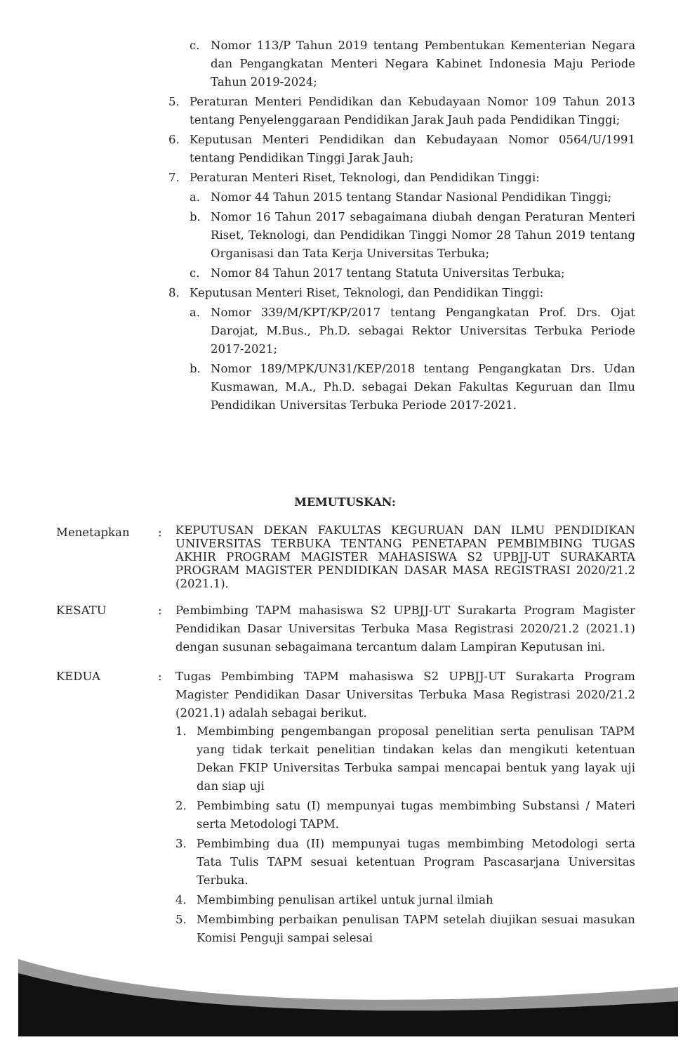c. Nomor 113/P Tahun 2019 tentang Pembentukan Kementerian Negara dan Pengangkatan Menteri Negara Kabinet Indonesia Maju Periode Tahun 2019-2024;
5. Peraturan Menteri Pendidikan dan Kebudayaan Nomor 109 Tahun 2013 tentang Penyelenggaraan Pendidikan Jarak Jauh pada Pendidikan Tinggi;
6. Keputusan Menteri Pendidikan dan Kebudayaan Nomor 0564/U/1991 tentang Pendidikan Tinggi Jarak Jauh;
7. Peraturan Menteri Riset, Teknologi, dan Pendidikan Tinggi:
a. Nomor 44 Tahun 2015 tentang Standar Nasional Pendidikan Tinggi;
b. Nomor 16 Tahun 2017 sebagaimana diubah dengan Peraturan Menteri Riset, Teknologi, dan Pendidikan Tinggi Nomor 28 Tahun 2019 tentang Organisasi dan Tata Kerja Universitas Terbuka;
c. Nomor 84 Tahun 2017 tentang Statuta Universitas Terbuka;
8. Keputusan Menteri Riset, Teknologi, dan Pendidikan Tinggi:
a. Nomor 339/M/KPT/KP/2017 tentang Pengangkatan Prof. Drs. Ojat Darojat, M.Bus., Ph.D. sebagai Rektor Universitas Terbuka Periode 2017-2021;
b. Nomor 189/MPK/UN31/KEP/2018 tentang Pengangkatan Drs. Udan Kusmawan, M.A., Ph.D. sebagai Dekan Fakultas Keguruan dan Ilmu Pendidikan Universitas Terbuka Periode 2017-2021.
MEMUTUSKAN:
Menetapkan: KEPUTUSAN DEKAN FAKULTAS KEGURUAN DAN ILMU PENDIDIKAN UNIVERSITAS TERBUKA TENTANG PENETAPAN PEMBIMBING TUGAS AKHIR PROGRAM MAGISTER MAHASISWA S2 UPBJJ-UT SURAKARTA PROGRAM MAGISTER PENDIDIKAN DASAR MASA REGISTRASI 2020/21.2 (2021.1).
KESATU: Pembimbing TAPM mahasiswa S2 UPBJJ-UT Surakarta Program Magister Pendidikan Dasar Universitas Terbuka Masa Registrasi 2020/21.2 (2021.1) dengan susunan sebagaimana tercantum dalam Lampiran Keputusan ini.
KEDUA: Tugas Pembimbing TAPM mahasiswa S2 UPBJJ-UT Surakarta Program Magister Pendidikan Dasar Universitas Terbuka Masa Registrasi 2020/21.2 (2021.1) adalah sebagai berikut.
1. Membimbing pengembangan proposal penelitian serta penulisan TAPM yang tidak terkait penelitian tindakan kelas dan mengikuti ketentuan Dekan FKIP Universitas Terbuka sampai mencapai bentuk yang layak uji dan siap uji
2. Pembimbing satu (I) mempunyai tugas membimbing Substansi / Materi serta Metodologi TAPM.
3. Pembimbing dua (II) mempunyai tugas membimbing Metodologi serta Tata Tulis TAPM sesuai ketentuan Program Pascasarjana Universitas Terbuka.
4. Membimbing penulisan artikel untuk jurnal ilmiah
5. Membimbing perbaikan penulisan TAPM setelah diujikan sesuai masukan Komisi Penguji sampai selesai